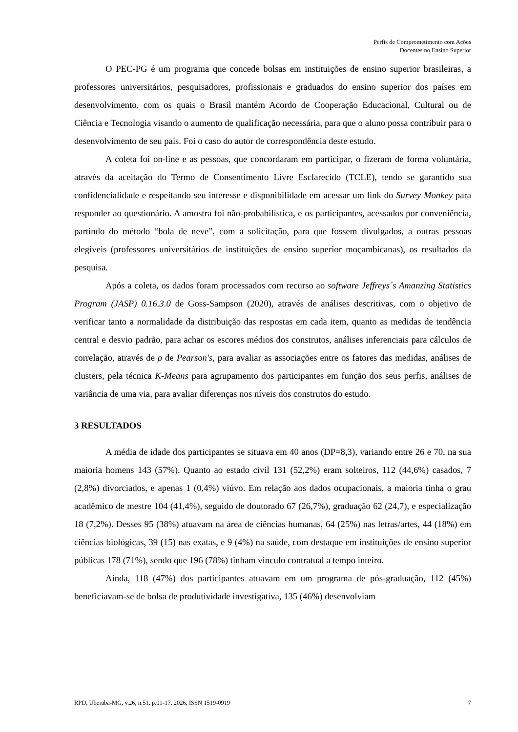Perfis de Comprometimento com Ações
Docentes no Ensino Superior
O PEC-PG é um programa que concede bolsas em instituições de ensino superior brasileiras, a professores universitários, pesquisadores, profissionais e graduados do ensino superior dos países em desenvolvimento, com os quais o Brasil mantém Acordo de Cooperação Educacional, Cultural ou de Ciência e Tecnologia visando o aumento de qualificação necessária, para que o aluno possa contribuir para o desenvolvimento de seu país. Foi o caso do autor de correspondência deste estudo.
A coleta foi on-line e as pessoas, que concordaram em participar, o fizeram de forma voluntária, através da aceitação do Termo de Consentimento Livre Esclarecido (TCLE), tendo se garantido sua confidencialidade e respeitando seu interesse e disponibilidade em acessar um link do Survey Monkey para responder ao questionário. A amostra foi não-probabilística, e os participantes, acessados por conveniência, partindo do método “bola de neve”, com a solicitação, para que fossem divulgados, a outras pessoas elegíveis (professores universitários de instituições de ensino superior moçambicanas), os resultados da pesquisa.
Após a coleta, os dados foram processados com recurso ao software Jeffreys´s Amanzing Statistics Program (JASP) 0.16.3.0 de Goss-Sampson (2020), através de análises descritivas, com o objetivo de verificar tanto a normalidade da distribuição das respostas em cada item, quanto as medidas de tendência central e desvio padrão, para achar os escores médios dos construtos, análises inferenciais para cálculos de correlação, através de ρ de Pearson's, para avaliar as associações entre os fatores das medidas, análises de clusters, pela técnica K-Means para agrupamento dos participantes em função dos seus perfis, análises de variância de uma via, para avaliar diferenças nos níveis dos construtos do estudo.
3 RESULTADOS
A média de idade dos participantes se situava em 40 anos (DP=8,3), variando entre 26 e 70, na sua maioria homens 143 (57%). Quanto ao estado civil 131 (52,2%) eram solteiros, 112 (44,6%) casados, 7 (2,8%) divorciados, e apenas 1 (0,4%) viúvo. Em relação aos dados ocupacionais, a maioria tinha o grau acadêmico de mestre 104 (41,4%), seguido de doutorado 67 (26,7%), graduação 62 (24,7), e especialização 18 (7,2%). Desses 95 (38%) atuavam na área de ciências humanas, 64 (25%) nas letras/artes, 44 (18%) em ciências biológicas, 39 (15) nas exatas, e 9 (4%) na saúde, com destaque em instituições de ensino superior públicas 178 (71%), sendo que 196 (78%) tinham vínculo contratual a tempo inteiro.
Ainda, 118 (47%) dos participantes atuavam em um programa de pós-graduação, 112 (45%) beneficiavam-se de bolsa de produtividade investigativa, 135 (46%) desenvolviam
RPD, Uberaba-MG, v.26, n.51, p.01-17, 2026, ISSN 1519-0919 7